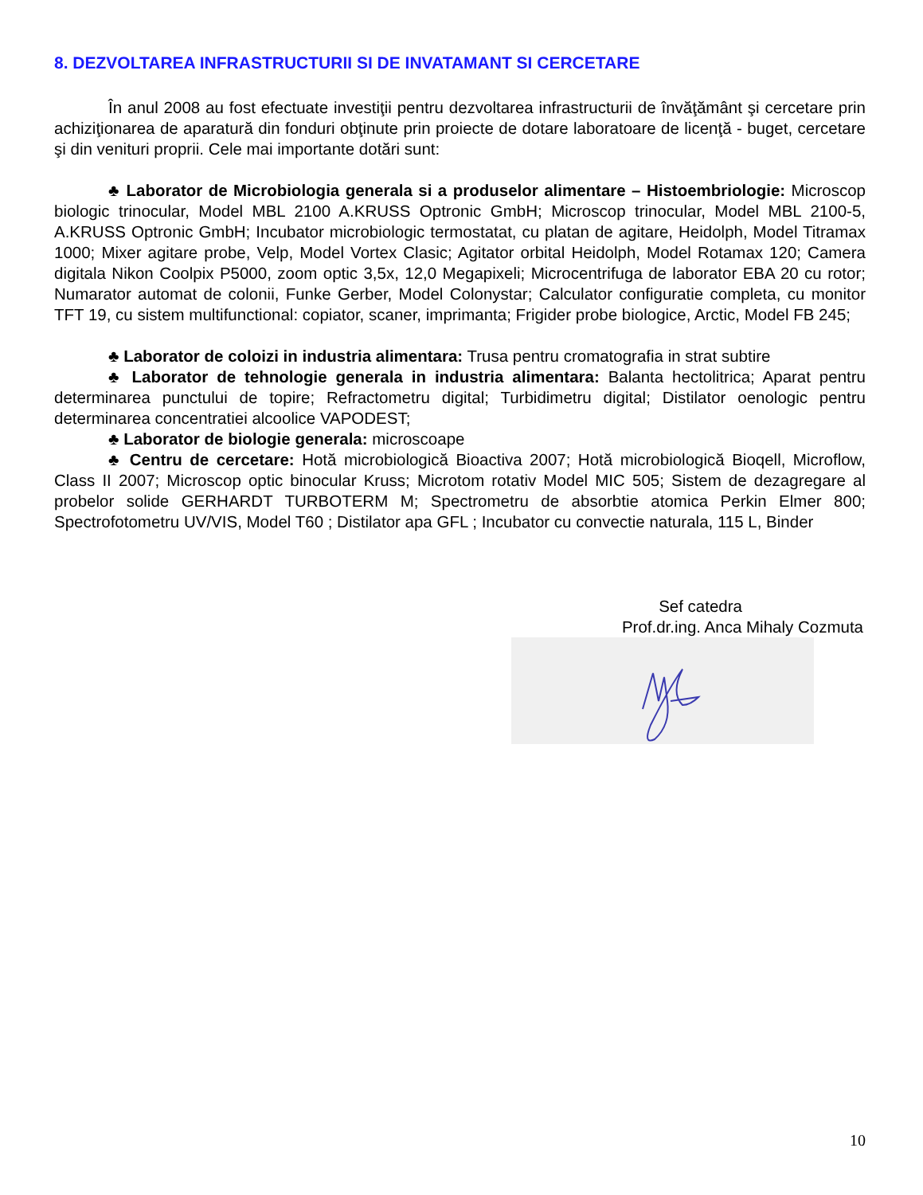8. DEZVOLTAREA INFRASTRUCTURII SI DE INVATAMANT SI CERCETARE
În anul 2008 au fost efectuate investiţii pentru dezvoltarea infrastructurii de învăţământ şi cercetare prin achiziţionarea de aparatură din fonduri obţinute prin proiecte de dotare laboratoare de licenţă - buget, cercetare şi din venituri proprii. Cele mai importante dotări sunt:
♣ Laborator de Microbiologia generala si a produselor alimentare – Histoembriologie: Microscop biologic trinocular, Model MBL 2100 A.KRUSS Optronic GmbH; Microscop trinocular, Model MBL 2100-5, A.KRUSS Optronic GmbH; Incubator microbiologic termostatat, cu platan de agitare, Heidolph, Model Titramax 1000; Mixer agitare probe, Velp, Model Vortex Clasic; Agitator orbital Heidolph, Model Rotamax 120; Camera digitala Nikon Coolpix P5000, zoom optic 3,5x, 12,0 Megapixeli; Microcentrifuga de laborator EBA 20 cu rotor; Numarator automat de colonii, Funke Gerber, Model Colonystar; Calculator configuratie completa, cu monitor TFT 19, cu sistem multifunctional: copiator, scaner, imprimanta; Frigider probe biologice, Arctic, Model FB 245;
♣ Laborator de coloizi in industria alimentara: Trusa pentru cromatografia in strat subtire
♣ Laborator de tehnologie generala in industria alimentara: Balanta hectolitrica; Aparat pentru determinarea punctului de topire; Refractometru digital; Turbidimetru digital; Distilator oenologic pentru determinarea concentratiei alcoolice VAPODEST;
♣ Laborator de biologie generala: microscoape
♣ Centru de cercetare: Hotă microbiologică Bioactiva 2007; Hotă microbiologică Bioqell, Microflow, Class II 2007; Microscop optic binocular Kruss; Microtom rotativ Model MIC 505; Sistem de dezagregare al probelor solide GERHARDT TURBOTERM M; Spectrometru de absorbtie atomica Perkin Elmer 800; Spectrofotometru UV/VIS, Model T60 ; Distilator apa GFL ; Incubator cu convectie naturala, 115 L, Binder
Sef catedra
Prof.dr.ing. Anca Mihaly Cozmuta
10